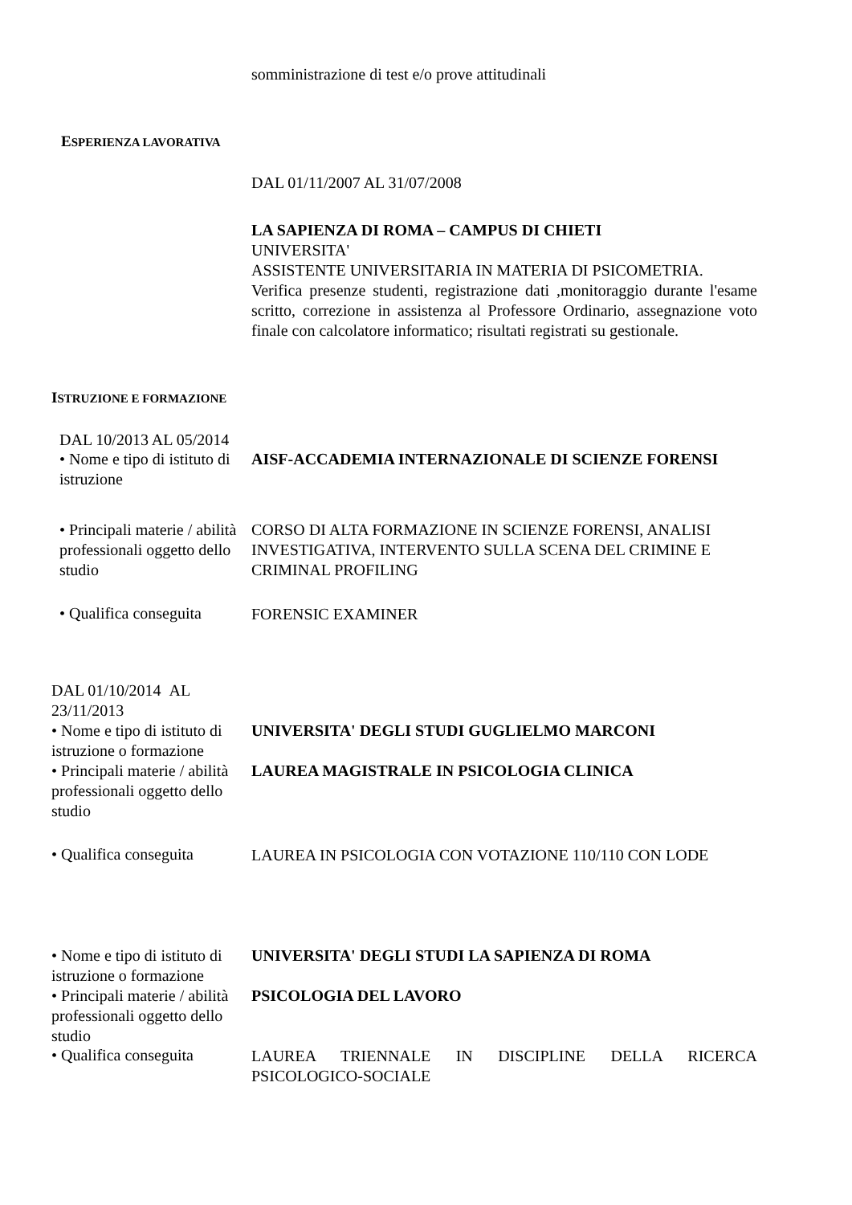somministrazione di test e/o prove attitudinali
ESPERIENZA LAVORATIVA
DAL 01/11/2007 AL 31/07/2008
LA SAPIENZA DI ROMA – CAMPUS DI CHIETI
UNIVERSITA'
ASSISTENTE UNIVERSITARIA IN MATERIA DI PSICOMETRIA.
Verifica presenze studenti, registrazione dati ,monitoraggio durante l'esame scritto, correzione in assistenza al Professore Ordinario, assegnazione voto finale con calcolatore informatico; risultati registrati su gestionale.
ISTRUZIONE E FORMAZIONE
DAL 10/2013 AL 05/2014
• Nome e tipo di istituto di istruzione
AISF-ACCADEMIA INTERNAZIONALE DI SCIENZE FORENSI
• Principali materie / abilità professionali oggetto dello studio
CORSO DI ALTA FORMAZIONE IN SCIENZE FORENSI, ANALISI INVESTIGATIVA, INTERVENTO SULLA SCENA DEL CRIMINE E CRIMINAL PROFILING
• Qualifica conseguita
FORENSIC EXAMINER
DAL 01/10/2014 AL 23/11/2013
• Nome e tipo di istituto di istruzione o formazione
UNIVERSITA' DEGLI STUDI GUGLIELMO MARCONI
• Principali materie / abilità professionali oggetto dello studio
LAUREA MAGISTRALE IN PSICOLOGIA CLINICA
• Qualifica conseguita
LAUREA IN PSICOLOGIA CON VOTAZIONE 110/110 CON LODE
• Nome e tipo di istituto di istruzione o formazione
UNIVERSITA' DEGLI STUDI LA SAPIENZA DI ROMA
• Principali materie / abilità professionali oggetto dello studio
PSICOLOGIA DEL LAVORO
• Qualifica conseguita
LAUREA TRIENNALE IN DISCIPLINE DELLA RICERCA PSICOLOGICO-SOCIALE